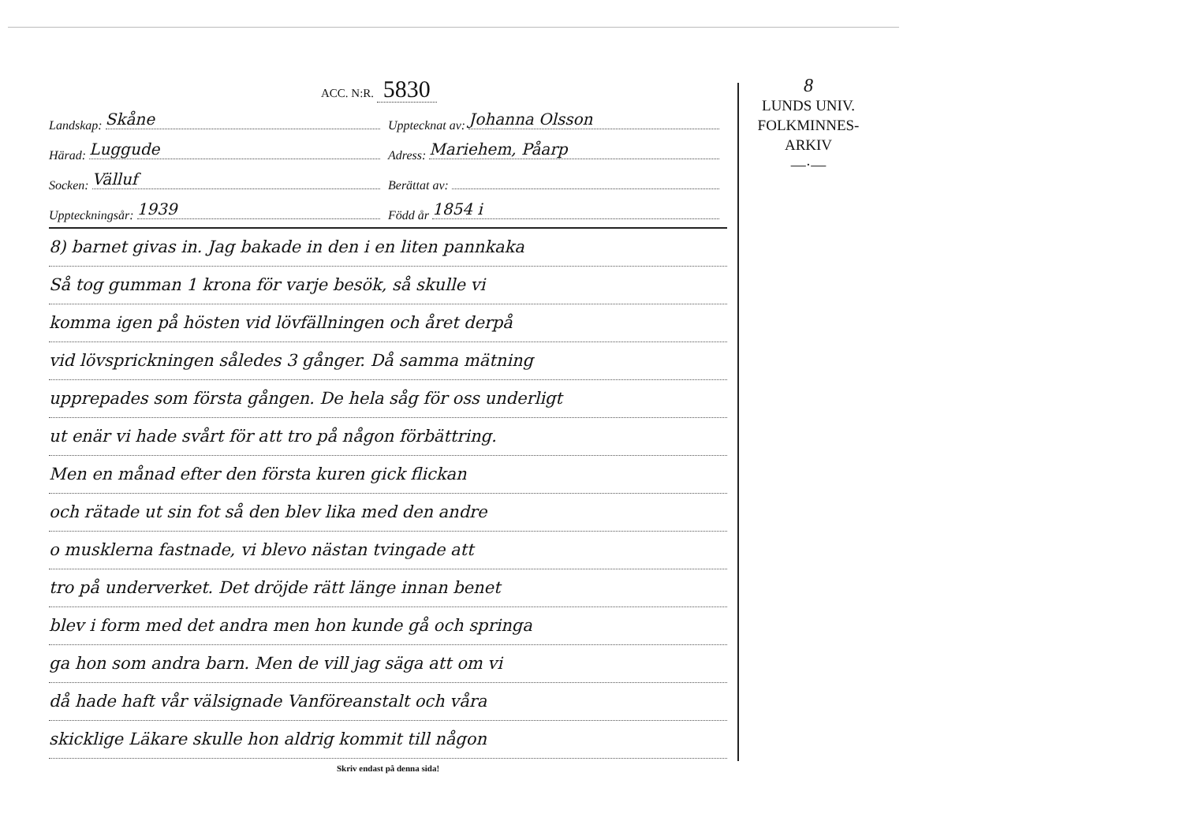8
LUNDS UNIV.
FOLKMINNES-
ARKIV
—·—
ACC. N:R. 5830
Landskap: Skåne
Upptecknat av: Johanna Olsson
Härad: Luggude
Adress: Mariehem, Påarp
Socken: Välluf
Berättat av:
Uppteckningsår: 1939
Född år 1854 i
8) barnet givas in. Jag bakade in den i en liten pannkaka
Så tog gumman 1 krona för varje besök, så skulle vi
komma igen på hösten vid lövfällningen och året derpå
vid lövsprickningen således 3 gånger. Då samma mätning
upprepades som första gången. De hela såg för oss underligt
ut enär vi hade svårt för att tro på någon förbättring.
Men en månad efter den första kuren gick flickan
och rätade ut sin fot så den blev lika med den andre
o musklerna fastnade, vi blevo nästan tvingade att
tro på underverket. Det dröjde rätt länge innan benet
blev i form med det andra men hon kunde gå och springa
ga hon som andra barn. Men de vill jag säga att om vi
då hade haft vår välsignade Vanföreanstalt och våra
skicklige Läkare skulle hon aldrig kommit till någon
Skriv endast på denna sida!